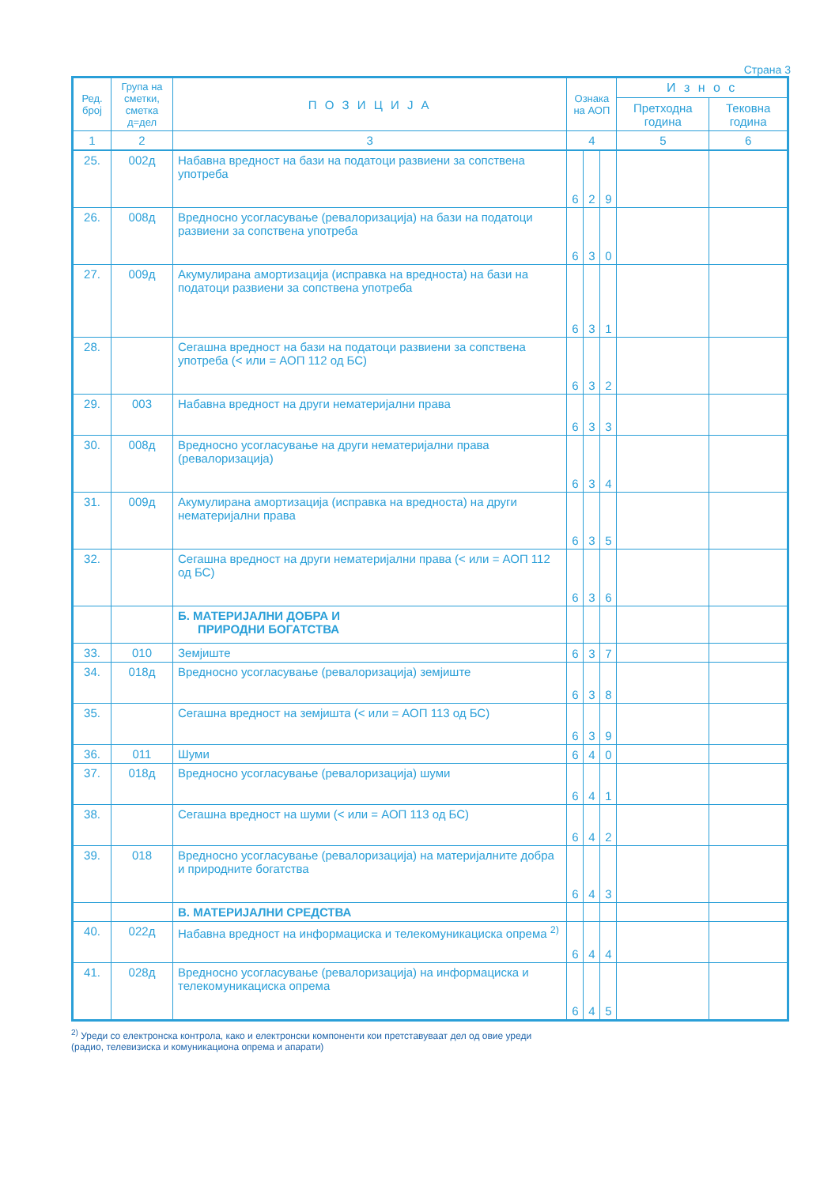Страна 3
| Ред. број | Група на сметки, сметка д=дел | П О З И Ц И Ј А | Ознака на АОП | | | И з н о с | |
| --- | --- | --- | --- | --- | --- | --- | --- |
| | | | | | | Претходна година | Тековна година |
| 1 | 2 | 3 | 4 | | | 5 | 6 |
| 25. | 002д | Набавна вредност на бази на податоци развиени за сопствена употреба | 6 | 2 | 9 | | |
| 26. | 008д | Вредносно усогласување (ревалоризација) на бази на податоци развиени за сопствена употреба | 6 | 3 | 0 | | |
| 27. | 009д | Акумулирана амортизација (исправка на вредноста) на бази на податоци развиени за сопствена употреба | 6 | 3 | 1 | | |
| 28. | | Сегашна вредност на бази на податоци развиени за сопствена употреба (< или = АОП 112 од БС) | 6 | 3 | 2 | | |
| 29. | 003 | Набавна вредност на други нематеријални права | 6 | 3 | 3 | | |
| 30. | 008д | Вредносно усогласување на други нематеријални права (ревалоризација) | 6 | 3 | 4 | | |
| 31. | 009д | Акумулирана амортизација (исправка на вредноста) на други нематеријални права | 6 | 3 | 5 | | |
| 32. | | Сегашна вредност на други нематеријални права (< или = АОП 112 од БС) | 6 | 3 | 6 | | |
| | | Б. МАТЕРИЈАЛНИ ДОБРА И ПРИРОДНИ БОГАТСТВА | | | | | |
| 33. | 010 | Земјиште | 6 | 3 | 7 | | |
| 34. | 018д | Вредносно усогласување (ревалоризација) земјиште | 6 | 3 | 8 | | |
| 35. | | Сегашна вредност на земјишта (< или = АОП 113 од БС) | 6 | 3 | 9 | | |
| 36. | 011 | Шуми | 6 | 4 | 0 | | |
| 37. | 018д | Вредносно усогласување (ревалоризација) шуми | 6 | 4 | 1 | | |
| 38. | | Сегашна вредност на шуми (< или = АОП 113 од БС) | 6 | 4 | 2 | | |
| 39. | 018 | Вредносно усогласување (ревалоризација) на материјалните добра и природните богатства | 6 | 4 | 3 | | |
| | | В. МАТЕРИЈАЛНИ СРЕДСТВА | | | | | |
| 40. | 022д | Набавна вредност на информациска и телекомуникациска опрема <sup>2)</sup> | 6 | 4 | 4 | | |
| 41. | 028д | Вредносно усогласување (ревалоризација) на информациска и телекомуникациска опрема | 6 | 4 | 5 | | |
<sup>2)</sup> Уреди со електронска контрола, како и електронски компоненти кои претставуваат дел од овие уреди
(радио, телевизиска и комуникациона опрема и апарати)